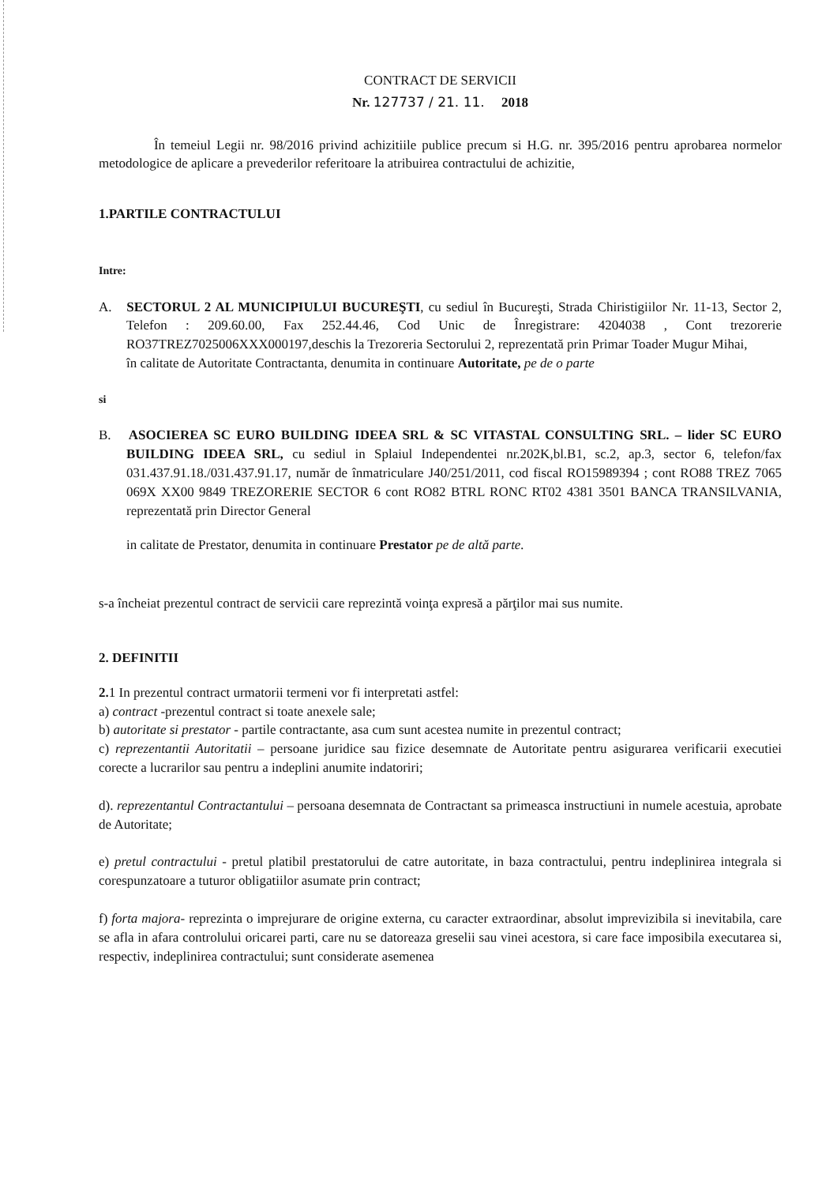CONTRACT DE SERVICII
Nr. 127737 / 21. 11. 2018
În temeiul Legii nr. 98/2016 privind achizitiile publice precum si H.G. nr. 395/2016 pentru aprobarea normelor metodologice de aplicare a prevederilor referitoare la atribuirea contractului de achizitie,
1.PARTILE CONTRACTULUI
Intre:
A. SECTORUL 2 AL MUNICIPIULUI BUCUREŞTI, cu sediul în Bucureşti, Strada Chiristigiilor Nr. 11-13, Sector 2, Telefon : 209.60.00, Fax 252.44.46, Cod Unic de Înregistrare: 4204038 , Cont trezorerie RO37TREZ7025006XXX000197,deschis la Trezoreria Sectorului 2, reprezentată prin Primar Toader Mugur Mihai,
în calitate de Autoritate Contractanta, denumita in continuare Autoritate, pe de o parte
si
B. ASOCIEREA SC EURO BUILDING IDEEA SRL & SC VITASTAL CONSULTING SRL. – lider SC EURO BUILDING IDEEA SRL, cu sediul in Splaiul Independentei nr.202K,bl.B1, sc.2, ap.3, sector 6, telefon/fax 031.437.91.18./031.437.91.17, număr de înmatriculare J40/251/2011, cod fiscal RO15989394 ; cont RO88 TREZ 7065 069X XX00 9849 TREZORERIE SECTOR 6 cont RO82 BTRL RONC RT02 4381 3501 BANCA TRANSILVANIA, reprezentată prin Director General
in calitate de Prestator, denumita in continuare Prestator pe de altă parte.
s-a încheiat prezentul contract de servicii care reprezintă voinţa expresă a părţilor mai sus numite.
2. DEFINITII
2. 1 In prezentul contract urmatorii termeni vor fi interpretati astfel:
a) contract -prezentul contract si toate anexele sale;
b) autoritate si prestator - partile contractante, asa cum sunt acestea numite in prezentul contract;
c) reprezentantii Autoritatii – persoane juridice sau fizice desemnate de Autoritate pentru asigurarea verificarii executiei corecte a lucrarilor sau pentru a indeplini anumite indatoriri;
d). reprezentantul Contractantului – persoana desemnata de Contractant sa primeasca instructiuni in numele acestuia, aprobate de Autoritate;
e) pretul contractului - pretul platibil prestatorului de catre autoritate, in baza contractului, pentru indeplinirea integrala si corespunzatoare a tuturor obligatiilor asumate prin contract;
f) forta majora- reprezinta o imprejurare de origine externa, cu caracter extraordinar, absolut imprevizibila si inevitabila, care se afla in afara controlului oricarei parti, care nu se datoreaza greselii sau vinei acestora, si care face imposibila executarea si, respectiv, indeplinirea contractului; sunt considerate asemenea